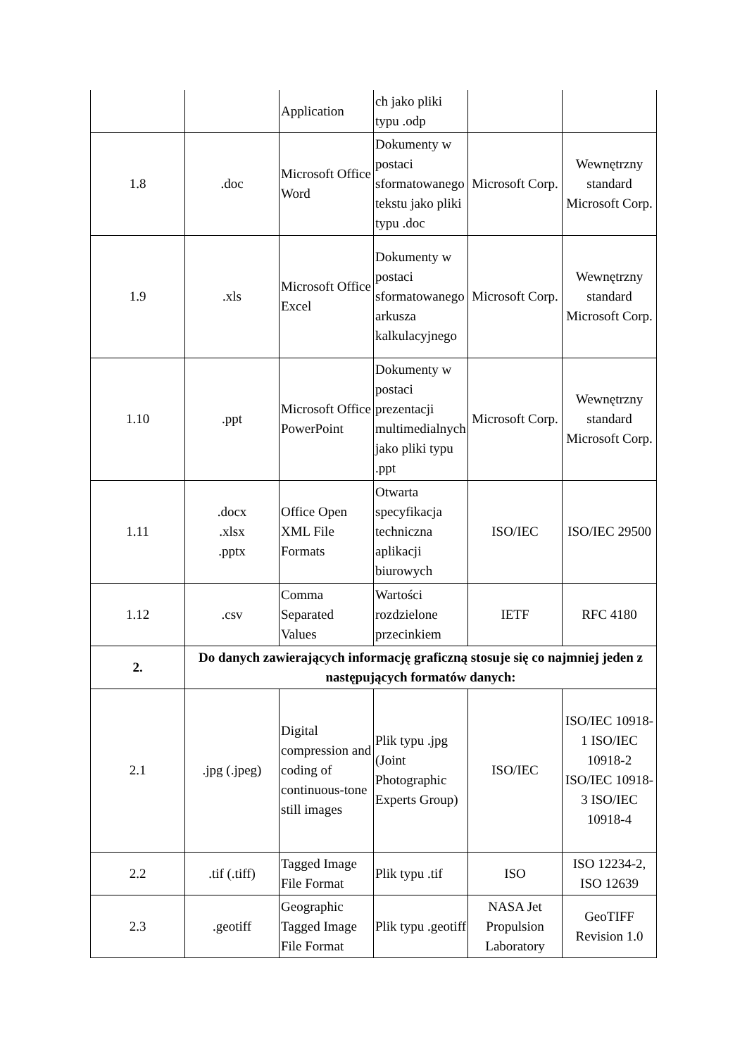| | | Application | ch jako pliki typu .odp | | |
| 1.8 | .doc | Microsoft Office Word | Dokumenty w postaci sformatowanego tekstu jako pliki typu .doc | Microsoft Corp. | Wewnętrzny standard Microsoft Corp. |
| 1.9 | .xls | Microsoft Office Excel | Dokumenty w postaci sformatowanego arkusza kalkulacyjnego | Microsoft Corp. | Wewnętrzny standard Microsoft Corp. |
| 1.10 | .ppt | Microsoft Office PowerPoint | Dokumenty w postaci prezentacji multimedialnych jako pliki typu .ppt | Microsoft Corp. | Wewnętrzny standard Microsoft Corp. |
| 1.11 | .docx .xlsx .pptx | Office Open XML File Formats | Otwarta specyfikacja techniczna aplikacji biurowych | ISO/IEC | ISO/IEC 29500 |
| 1.12 | .csv | Comma Separated Values | Wartości rozdzielone przecinkiem | IETF | RFC 4180 |
| 2. | Do danych zawierających informację graficzną stosuje się co najmniej jeden z następujących formatów danych: | | | | |
| 2.1 | .jpg (.jpeg) | Digital compression and coding of continuous-tone still images | Plik typu .jpg (Joint Photographic Experts Group) | ISO/IEC | ISO/IEC 10918-1 ISO/IEC 10918-2 ISO/IEC 10918-3 ISO/IEC 10918-4 |
| 2.2 | .tif (.tiff) | Tagged Image File Format | Plik typu .tif | ISO | ISO 12234-2, ISO 12639 |
| 2.3 | .geotiff | Geographic Tagged Image File Format | Plik typu .geotiff | NASA Jet Propulsion Laboratory | GeoTIFF Revision 1.0 |